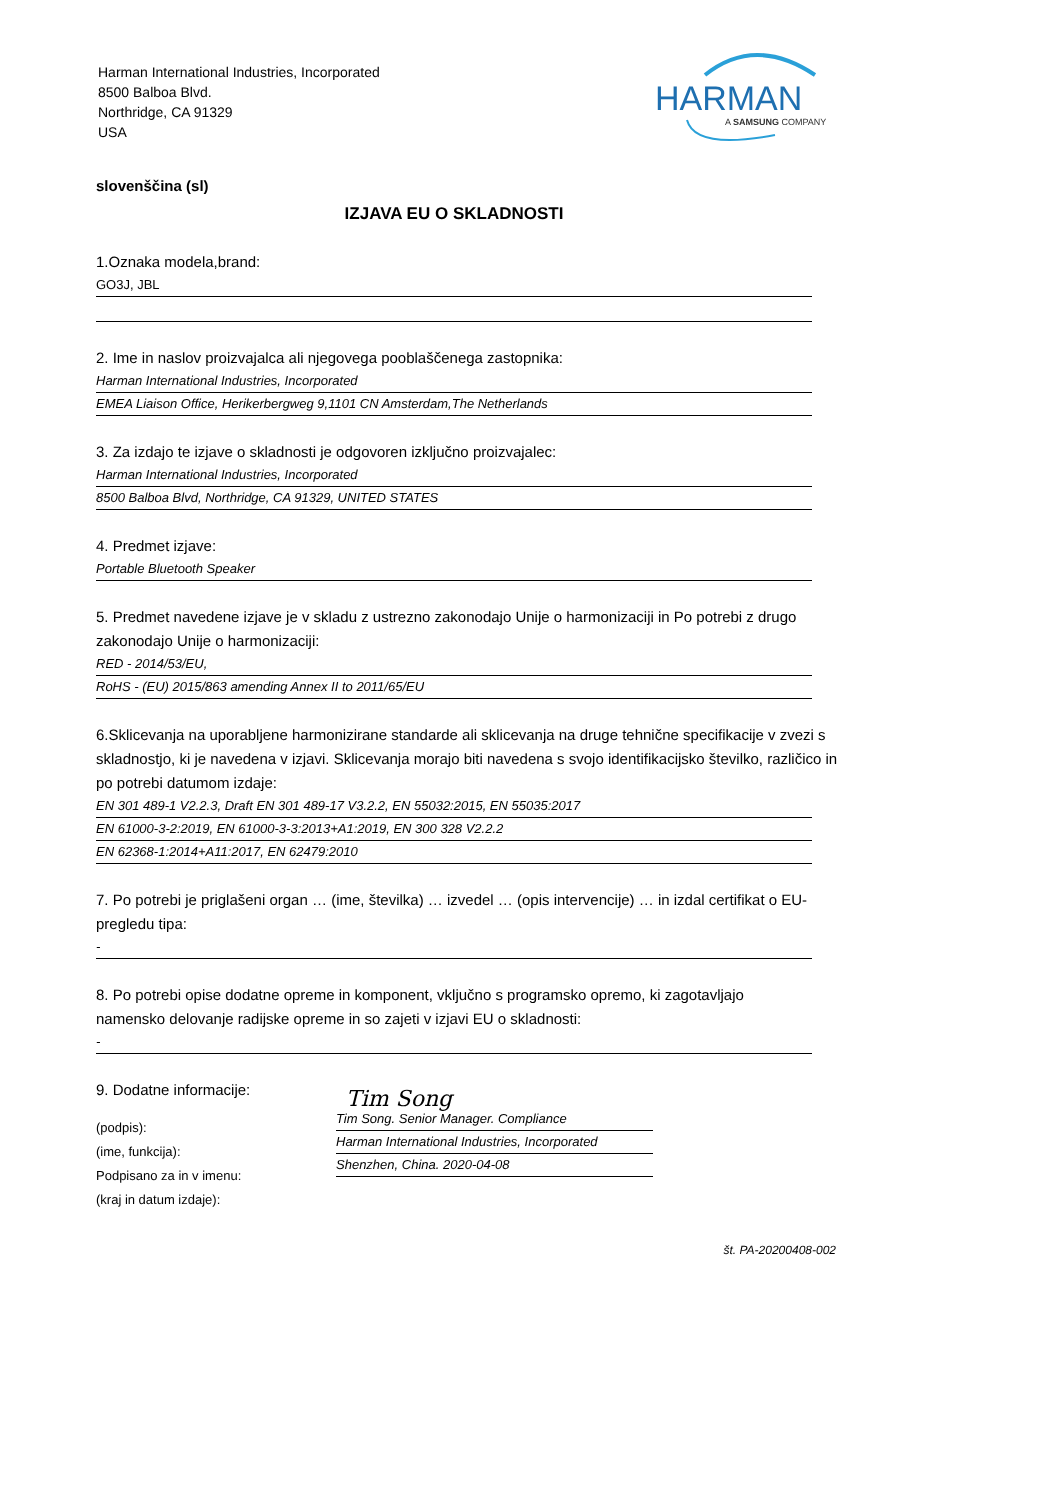Harman International Industries, Incorporated
8500 Balboa Blvd.
Northridge, CA 91329
USA
HARMAN
A SAMSUNG COMPANY
slovenščina (sl)
IZJAVA EU O SKLADNOSTI
1.Oznaka modela,brand:
GO3J, JBL
2. Ime in naslov proizvajalca ali njegovega pooblaščenega zastopnika:
Harman International Industries, Incorporated
EMEA Liaison Office, Herikerbergweg 9,1101 CN Amsterdam,The Netherlands
3. Za izdajo te izjave o skladnosti je odgovoren izključno proizvajalec:
Harman International Industries, Incorporated
8500 Balboa Blvd, Northridge, CA 91329, UNITED STATES
4. Predmet izjave:
Portable Bluetooth Speaker
5. Predmet navedene izjave je v skladu z ustrezno zakonodajo Unije o harmonizaciji in Po potrebi z drugo zakonodajo Unije o harmonizaciji:
RED - 2014/53/EU,
RoHS - (EU) 2015/863 amending Annex II to 2011/65/EU
6.Sklicevanja na uporabljene harmonizirane standarde ali sklicevanja na druge tehnične specifikacije v zvezi s skladnostjo, ki je navedena v izjavi. Sklicevanja morajo biti navedena s svojo identifikacijsko številko, različico in po potrebi datumom izdaje:
EN 301 489-1 V2.2.3, Draft EN 301 489-17 V3.2.2, EN 55032:2015, EN 55035:2017
EN 61000-3-2:2019, EN 61000-3-3:2013+A1:2019, EN 300 328 V2.2.2
EN 62368-1:2014+A11:2017, EN 62479:2010
7. Po potrebi je priglašeni organ … (ime, številka) … izvedel … (opis intervencije) … in izdal certifikat o EU-pregledu tipa:
-
8. Po potrebi opise dodatne opreme in komponent, vključno s programsko opremo, ki zagotavljajo namensko delovanje radijske opreme in so zajeti v izjavi EU o skladnosti:
-
9. Dodatne informacije:
(podpis):
(ime, funkcija):
Podpisano za in v imenu:
(kraj in datum izdaje):
Tim Song
Tim Song. Senior Manager. Compliance
Harman International Industries, Incorporated
Shenzhen, China. 2020-04-08
št. PA-20200408-002